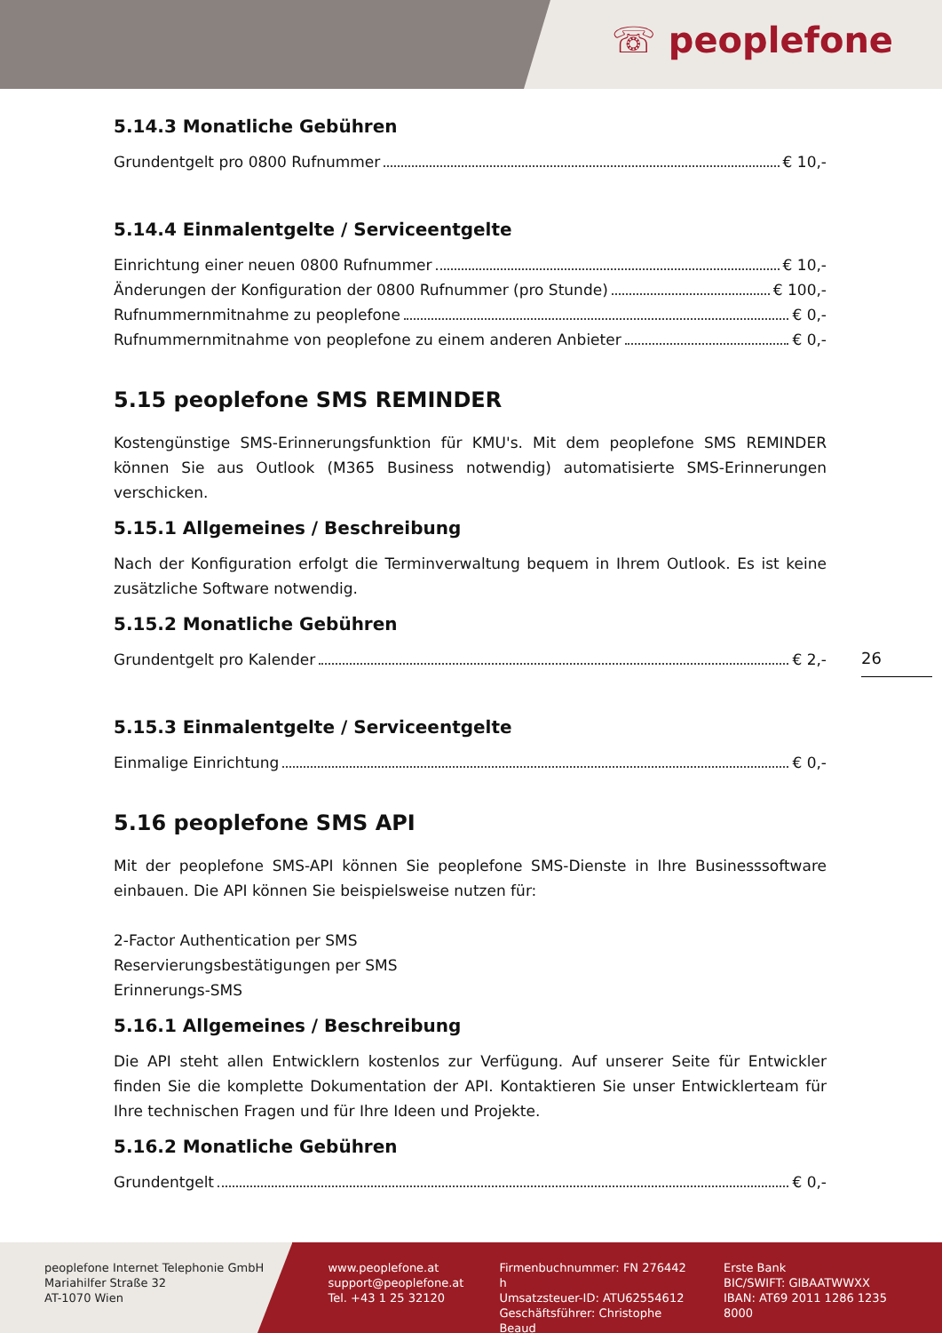☏ peoplefone
5.14.3 Monatliche Gebühren
Grundentgelt pro 0800 Rufnummer € 10,-
5.14.4 Einmalentgelte / Serviceentgelte
Einrichtung einer neuen 0800 Rufnummer € 10,-
Änderungen der Konfiguration der 0800 Rufnummer (pro Stunde) € 100,-
Rufnummernmitnahme zu peoplefone € 0,-
Rufnummernmitnahme von peoplefone zu einem anderen Anbieter € 0,-
5.15 peoplefone SMS REMINDER
Kostengünstige SMS-Erinnerungsfunktion für KMU's. Mit dem peoplefone SMS REMINDER können Sie aus Outlook (M365 Business notwendig) automatisierte SMS-Erinnerungen verschicken.
5.15.1 Allgemeines / Beschreibung
Nach der Konfiguration erfolgt die Terminverwaltung bequem in Ihrem Outlook. Es ist keine zusätzliche Software notwendig.
5.15.2 Monatliche Gebühren
Grundentgelt pro Kalender € 2,-
5.15.3 Einmalentgelte / Serviceentgelte
Einmalige Einrichtung € 0,-
5.16 peoplefone SMS API
Mit der peoplefone SMS-API können Sie peoplefone SMS-Dienste in Ihre Businesssoftware einbauen. Die API können Sie beispielsweise nutzen für:
2-Factor Authentication per SMS
Reservierungsbestätigungen per SMS
Erinnerungs-SMS
5.16.1 Allgemeines / Beschreibung
Die API steht allen Entwicklern kostenlos zur Verfügung. Auf unserer Seite für Entwickler finden Sie die komplette Dokumentation der API. Kontaktieren Sie unser Entwicklerteam für Ihre technischen Fragen und für Ihre Ideen und Projekte.
5.16.2 Monatliche Gebühren
Grundentgelt € 0,-
26
peoplefone Internet Telephonie GmbH
Mariahilfer Straße 32
AT-1070 Wien
www.peoplefone.at
support@peoplefone.at
Tel. +43 1 25 32120
Firmenbuchnummer: FN 276442 h
Umsatzsteuer-ID: ATU62554612
Geschäftsführer: Christophe Beaud
Erste Bank
BIC/SWIFT: GIBAATWWXX
IBAN: AT69 2011 1286 1235 8000